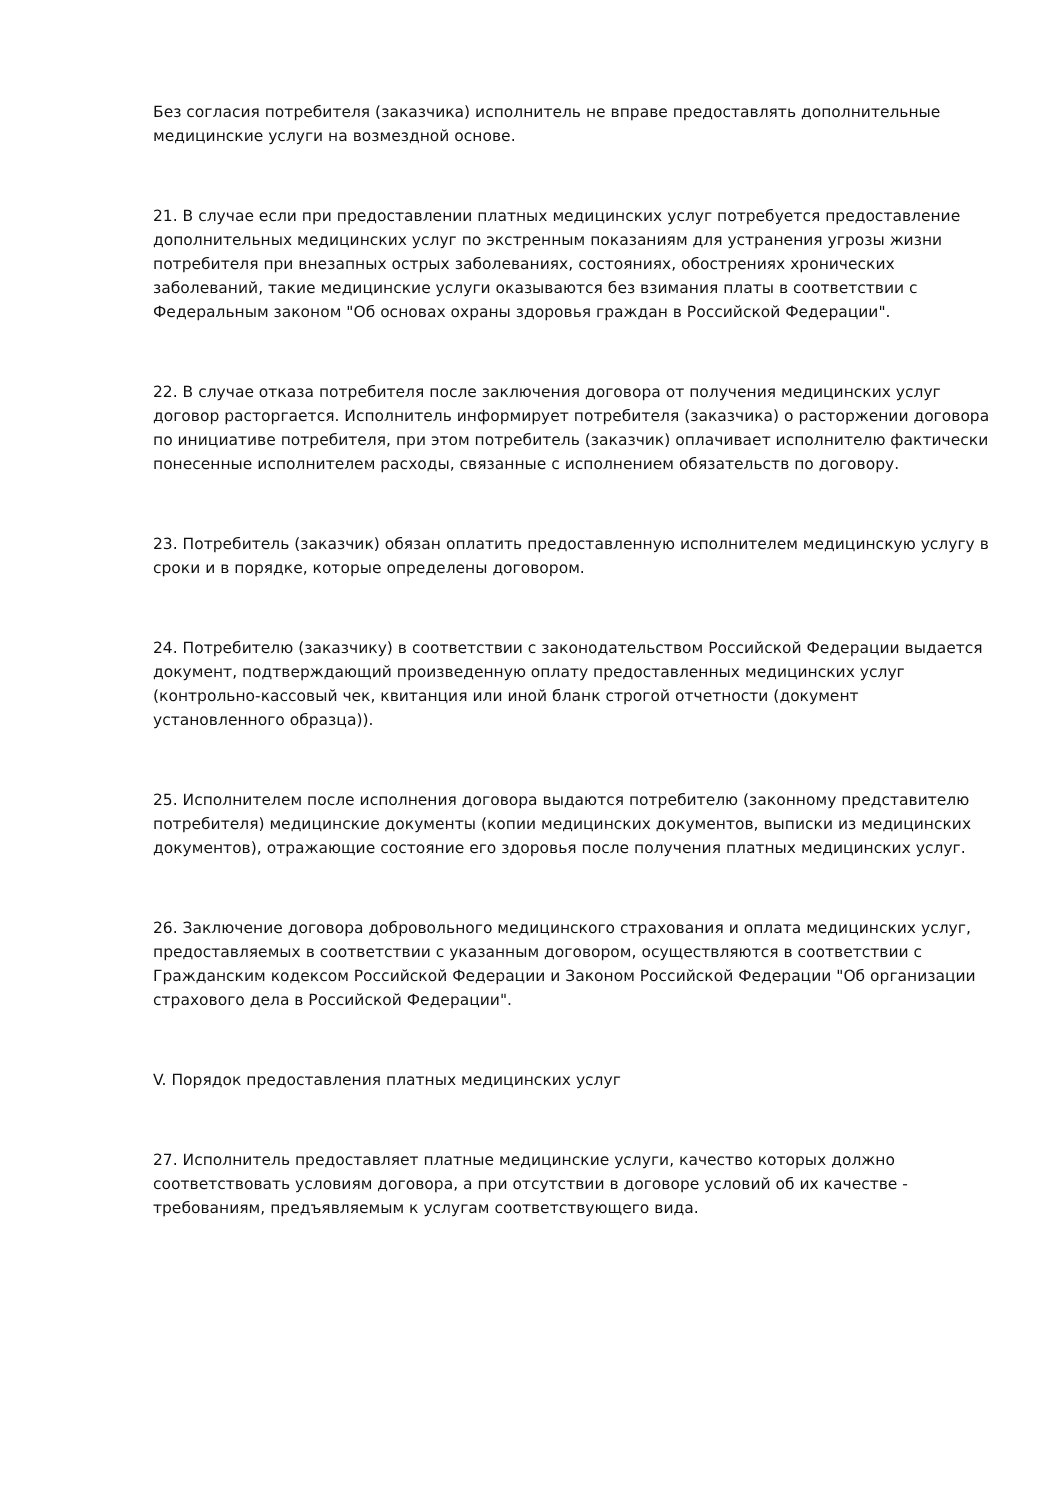Без согласия потребителя (заказчика) исполнитель не вправе предоставлять дополнительные медицинские услуги на возмездной основе.
21. В случае если при предоставлении платных медицинских услуг потребуется предоставление дополнительных медицинских услуг по экстренным показаниям для устранения угрозы жизни потребителя при внезапных острых заболеваниях, состояниях, обострениях хронических заболеваний, такие медицинские услуги оказываются без взимания платы в соответствии с Федеральным законом "Об основах охраны здоровья граждан в Российской Федерации".
22. В случае отказа потребителя после заключения договора от получения медицинских услуг договор расторгается. Исполнитель информирует потребителя (заказчика) о расторжении договора по инициативе потребителя, при этом потребитель (заказчик) оплачивает исполнителю фактически понесенные исполнителем расходы, связанные с исполнением обязательств по договору.
23. Потребитель (заказчик) обязан оплатить предоставленную исполнителем медицинскую услугу в сроки и в порядке, которые определены договором.
24. Потребителю (заказчику) в соответствии с законодательством Российской Федерации выдается документ, подтверждающий произведенную оплату предоставленных медицинских услуг (контрольно-кассовый чек, квитанция или иной бланк строгой отчетности (документ установленного образца)).
25. Исполнителем после исполнения договора выдаются потребителю (законному представителю потребителя) медицинские документы (копии медицинских документов, выписки из медицинских документов), отражающие состояние его здоровья после получения платных медицинских услуг.
26. Заключение договора добровольного медицинского страхования и оплата медицинских услуг, предоставляемых в соответствии с указанным договором, осуществляются в соответствии с Гражданским кодексом Российской Федерации и Законом Российской Федерации "Об организации страхового дела в Российской Федерации".
V. Порядок предоставления платных медицинских услуг
27. Исполнитель предоставляет платные медицинские услуги, качество которых должно соответствовать условиям договора, а при отсутствии в договоре условий об их качестве - требованиям, предъявляемым к услугам соответствующего вида.